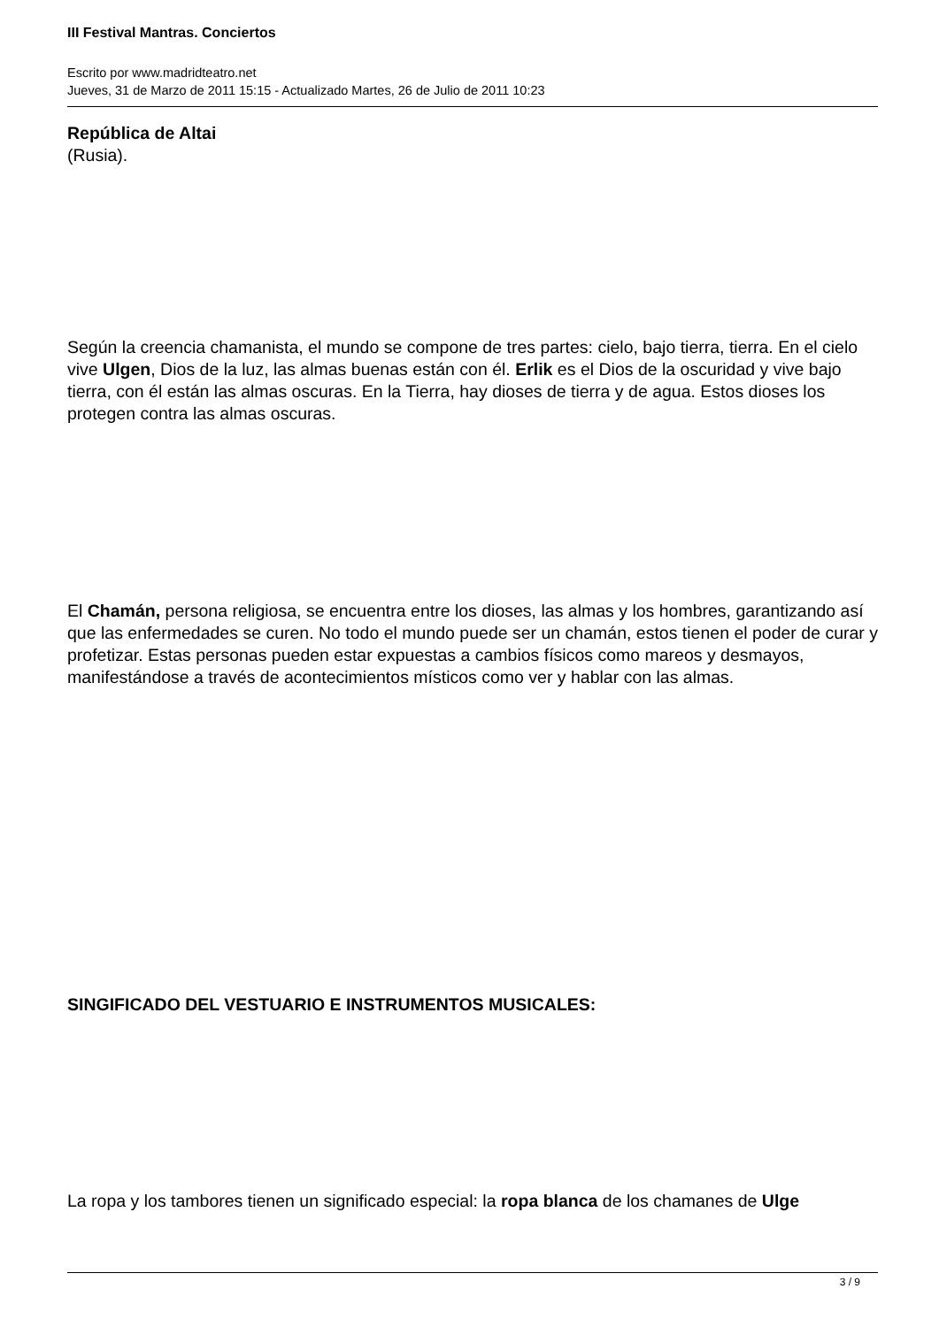III Festival Mantras. Conciertos
Escrito por www.madridteatro.net
Jueves, 31 de Marzo de 2011 15:15 - Actualizado Martes, 26 de Julio de 2011 10:23
República de Altai
(Rusia).
Según la creencia chamanista, el mundo se compone de tres partes: cielo, bajo tierra, tierra. En el cielo vive Ulgen, Dios de la luz, las almas buenas están con él. Erlik es el Dios de la oscuridad y vive bajo tierra, con él están las almas oscuras. En la Tierra, hay dioses de tierra y de agua. Estos dioses los protegen contra las almas oscuras.
El Chamán, persona religiosa, se encuentra entre los dioses, las almas y los hombres, garantizando así que las enfermedades se curen. No todo el mundo puede ser un chamán, estos tienen el poder de curar y profetizar. Estas personas pueden estar expuestas a cambios físicos como mareos y desmayos, manifestándose a través de acontecimientos místicos como ver y hablar con las almas.
SINGIFICADO DEL VESTUARIO E INSTRUMENTOS MUSICALES:
La ropa y los tambores tienen un significado especial: la ropa blanca de los chamanes de Ulge
3 / 9